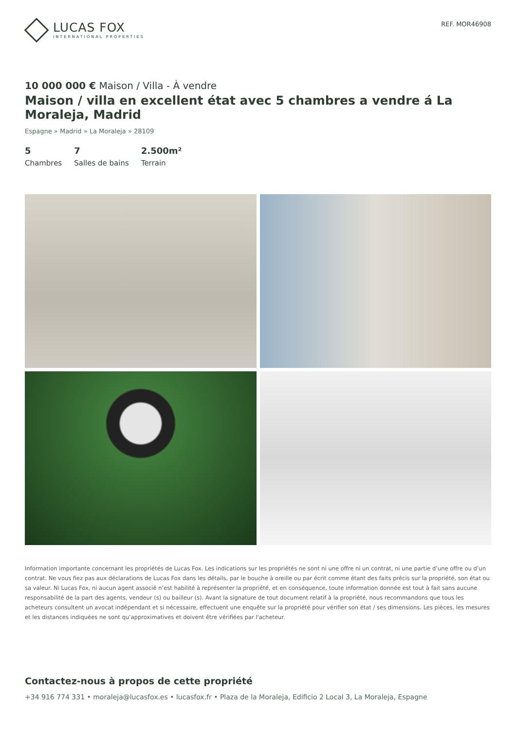LUCAS FOX
INTERNATIONAL PROPERTIES
REF. MOR46908
10 000 000 € Maison / Villa - À vendre
Maison / villa en excellent état avec 5 chambres a vendre á La Moraleja, Madrid
Espagne » Madrid » La Moraleja » 28109
5
Chambres
7
Salles de bains
2.500m²
Terrain
Information importante concernant les propriétés de Lucas Fox. Les indications sur les propriétés ne sont ni une offre ni un contrat, ni une partie d’une offre ou d’un contrat. Ne vous fiez pas aux déclarations de Lucas Fox dans les détails, par le bouche à oreille ou par écrit comme étant des faits précis sur la propriété, son état ou sa valeur. Ni Lucas Fox, ni aucun agent associé n’est habilité à représenter la propriété, et en conséquence, toute information donnée est tout à fait sans aucune responsabilité de la part des agents, vendeur (s) ou bailleur (s). Avant la signature de tout document relatif à la propriété, nous recommandons que tous les acheteurs consultent un avocat indépendant et si nécessaire, effectuent une enquête sur la propriété pour vérifier son état / ses dimensions. Les pièces, les mesures et les distances indiquées ne sont qu’approximatives et doivent être vérifiées par l'acheteur.
Contactez-nous à propos de cette propriété
+34 916 774 331 • moraleja@lucasfox.es • lucasfox.fr • Plaza de la Moraleja, Edificio 2 Local 3, La Moraleja, Espagne